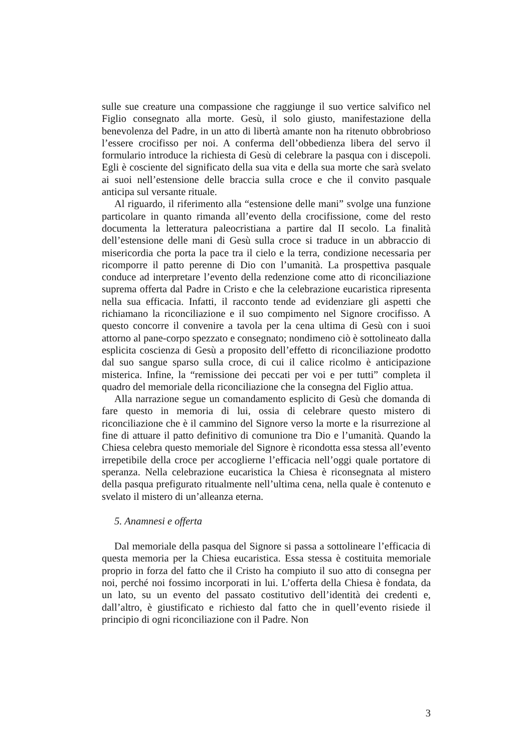sulle sue creature una compassione che raggiunge il suo vertice salvifico nel Figlio consegnato alla morte. Gesù, il solo giusto, manifestazione della benevolenza del Padre, in un atto di libertà amante non ha ritenuto obbrobrioso l’essere crocifisso per noi. A conferma dell’obbedienza libera del servo il formulario introduce la richiesta di Gesù di celebrare la pasqua con i discepoli. Egli è cosciente del significato della sua vita e della sua morte che sarà svelato ai suoi nell’estensione delle braccia sulla croce e che il convito pasquale anticipa sul versante rituale.
Al riguardo, il riferimento alla “estensione delle mani” svolge una funzione particolare in quanto rimanda all’evento della crocifissione, come del resto documenta la letteratura paleocristiana a partire dal II secolo. La finalità dell’estensione delle mani di Gesù sulla croce si traduce in un abbraccio di misericordia che porta la pace tra il cielo e la terra, condizione necessaria per ricomporre il patto perenne di Dio con l’umanità. La prospettiva pasquale conduce ad interpretare l’evento della redenzione come atto di riconciliazione suprema offerta dal Padre in Cristo e che la celebrazione eucaristica ripresenta nella sua efficacia. Infatti, il racconto tende ad evidenziare gli aspetti che richiamano la riconciliazione e il suo compimento nel Signore crocifisso. A questo concorre il convenire a tavola per la cena ultima di Gesù con i suoi attorno al pane-corpo spezzato e consegnato; nondimeno ciò è sottolineato dalla esplicita coscienza di Gesù a proposito dell’effetto di riconciliazione prodotto dal suo sangue sparso sulla croce, di cui il calice ricolmo è anticipazione misterica. Infine, la “remissione dei peccati per voi e per tutti” completa il quadro del memoriale della riconciliazione che la consegna del Figlio attua.
Alla narrazione segue un comandamento esplicito di Gesù che domanda di fare questo in memoria di lui, ossia di celebrare questo mistero di riconciliazione che è il cammino del Signore verso la morte e la risurrezione al fine di attuare il patto definitivo di comunione tra Dio e l’umanità. Quando la Chiesa celebra questo memoriale del Signore è ricondotta essa stessa all’evento irrepetibile della croce per accoglierne l’efficacia nell’oggi quale portatore di speranza. Nella celebrazione eucaristica la Chiesa è riconsegnata al mistero della pasqua prefigurato ritualmente nell’ultima cena, nella quale è contenuto e svelato il mistero di un’alleanza eterna.
5. Anamnesi e offerta
Dal memoriale della pasqua del Signore si passa a sottolineare l’efficacia di questa memoria per la Chiesa eucaristica. Essa stessa è costituita memoriale proprio in forza del fatto che il Cristo ha compiuto il suo atto di consegna per noi, perché noi fossimo incorporati in lui. L’offerta della Chiesa è fondata, da un lato, su un evento del passato costitutivo dell’identità dei credenti e, dall’altro, è giustificato e richiesto dal fatto che in quell’evento risiede il principio di ogni riconciliazione con il Padre. Non
3